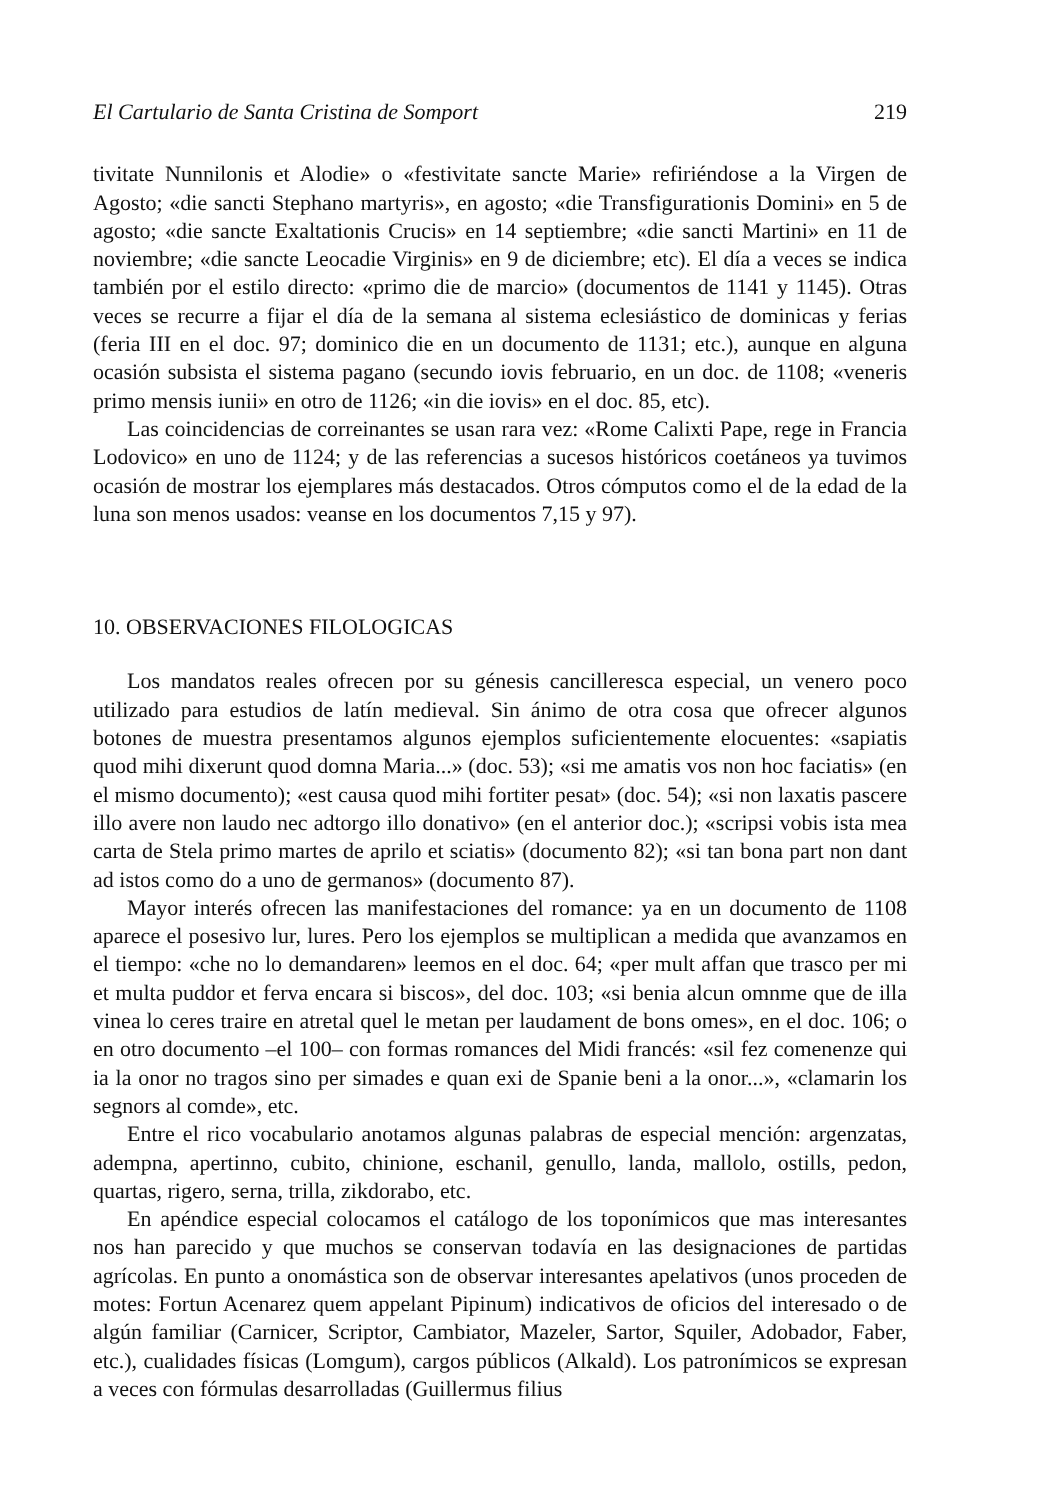El Cartulario de Santa Cristina de Somport 219
tivitate Nunnilonis et Alodie» o «festivitate sancte Marie» refiriéndose a la Virgen de Agosto; «die sancti Stephano martyris», en agosto; «die Transfigurationis Domini» en 5 de agosto; «die sancte Exaltationis Crucis» en 14 septiembre; «die sancti Martini» en 11 de noviembre; «die sancte Leocadie Virginis» en 9 de diciembre; etc). El día a veces se indica también por el estilo directo: «primo die de marcio» (documentos de 1141 y 1145). Otras veces se recurre a fijar el día de la semana al sistema eclesiástico de dominicas y ferias (feria III en el doc. 97; dominico die en un documento de 1131; etc.), aunque en alguna ocasión subsista el sistema pagano (secundo iovis februario, en un doc. de 1108; «veneris primo mensis iunii» en otro de 1126; «in die iovis» en el doc. 85, etc).
Las coincidencias de correinantes se usan rara vez: «Rome Calixti Pape, rege in Francia Lodovico» en uno de 1124; y de las referencias a sucesos históricos coetáneos ya tuvimos ocasión de mostrar los ejemplares más destacados. Otros cómputos como el de la edad de la luna son menos usados: veanse en los documentos 7,15 y 97).
10. OBSERVACIONES FILOLOGICAS
Los mandatos reales ofrecen por su génesis cancilleresca especial, un venero poco utilizado para estudios de latín medieval. Sin ánimo de otra cosa que ofrecer algunos botones de muestra presentamos algunos ejemplos suficientemente elocuentes: «sapiatis quod mihi dixerunt quod domna Maria...» (doc. 53); «si me amatis vos non hoc faciatis» (en el mismo documento); «est causa quod mihi fortiter pesat» (doc. 54); «si non laxatis pascere illo avere non laudo nec adtorgo illo donativo» (en el anterior doc.); «scripsi vobis ista mea carta de Stela primo martes de aprilo et sciatis» (documento 82); «si tan bona part non dant ad istos como do a uno de germanos» (documento 87).
Mayor interés ofrecen las manifestaciones del romance: ya en un documento de 1108 aparece el posesivo lur, lures. Pero los ejemplos se multiplican a medida que avanzamos en el tiempo: «che no lo demandaren» leemos en el doc. 64; «per mult affan que trasco per mi et multa puddor et ferva encara si biscos», del doc. 103; «si benia alcun omnme que de illa vinea lo ceres traire en atretal quel le metan per laudament de bons omes», en el doc. 106; o en otro documento –el 100– con formas romances del Midi francés: «sil fez comenenze qui ia la onor no tragos sino per simades e quan exi de Spanie beni a la onor...», «clamarin los segnors al comde», etc.
Entre el rico vocabulario anotamos algunas palabras de especial mención: argenzatas, adempna, apertinno, cubito, chinione, eschanil, genullo, landa, mallolo, ostills, pedon, quartas, rigero, serna, trilla, zikdorabo, etc.
En apéndice especial colocamos el catálogo de los toponímicos que mas interesantes nos han parecido y que muchos se conservan todavía en las designaciones de partidas agrícolas. En punto a onomástica son de observar interesantes apelativos (unos proceden de motes: Fortun Acenarez quem appelant Pipinum) indicativos de oficios del interesado o de algún familiar (Carnicer, Scriptor, Cambiator, Mazeler, Sartor, Squiler, Adobador, Faber, etc.), cualidades físicas (Lomgum), cargos públicos (Alkald). Los patronímicos se expresan a veces con fórmulas desarrolladas (Guillermus filius